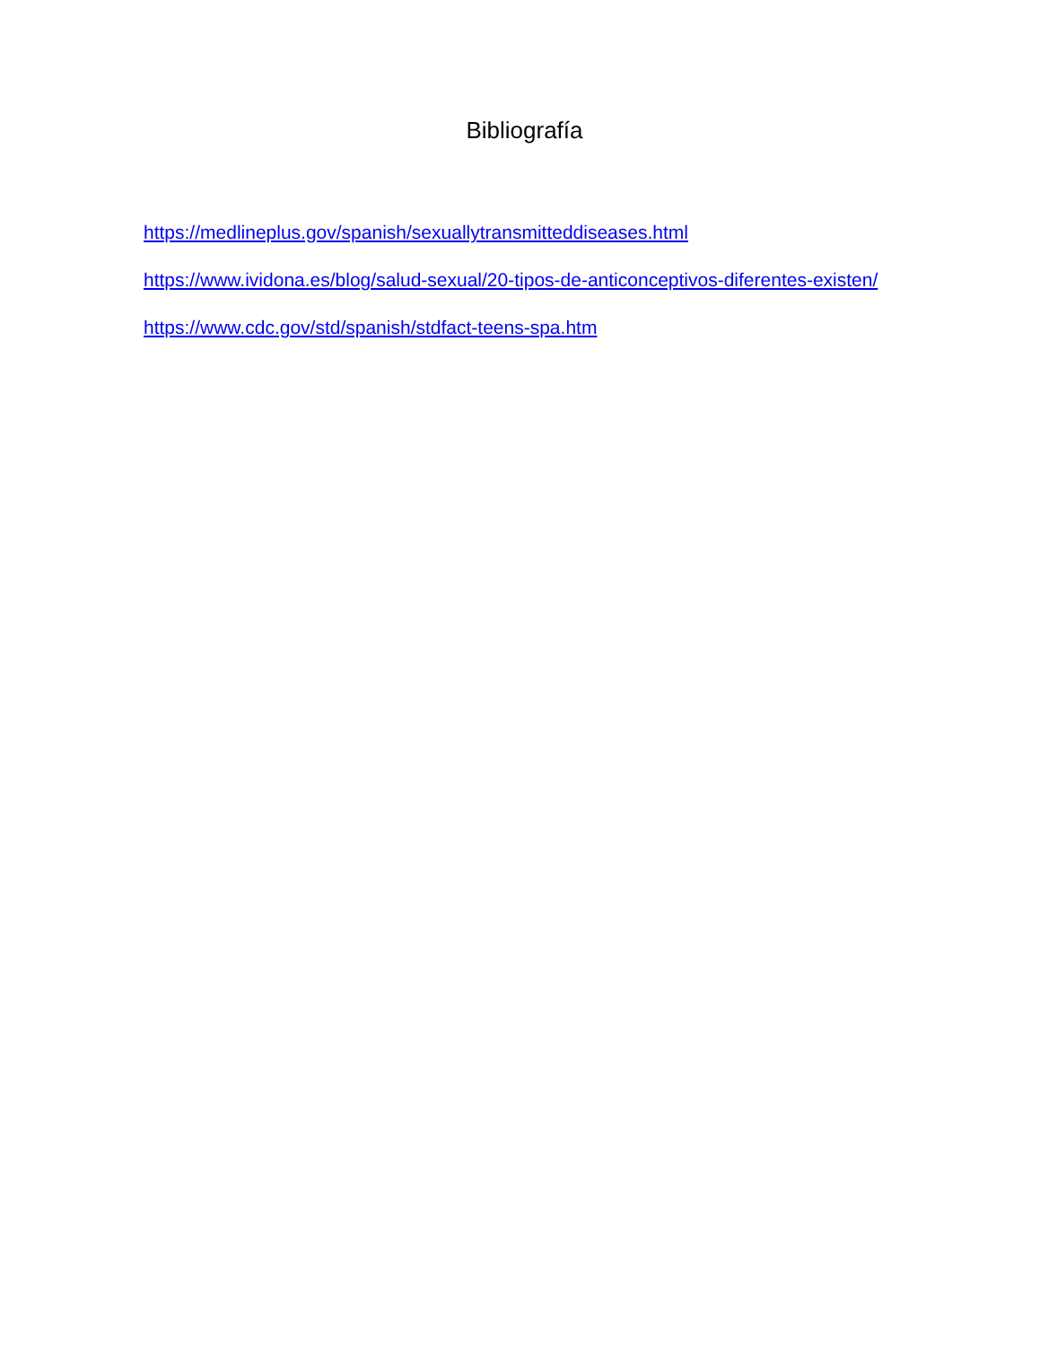Bibliografía
https://medlineplus.gov/spanish/sexuallytransmitteddiseases.html
https://www.ividona.es/blog/salud-sexual/20-tipos-de-anticonceptivos-diferentes-existen/
https://www.cdc.gov/std/spanish/stdfact-teens-spa.htm